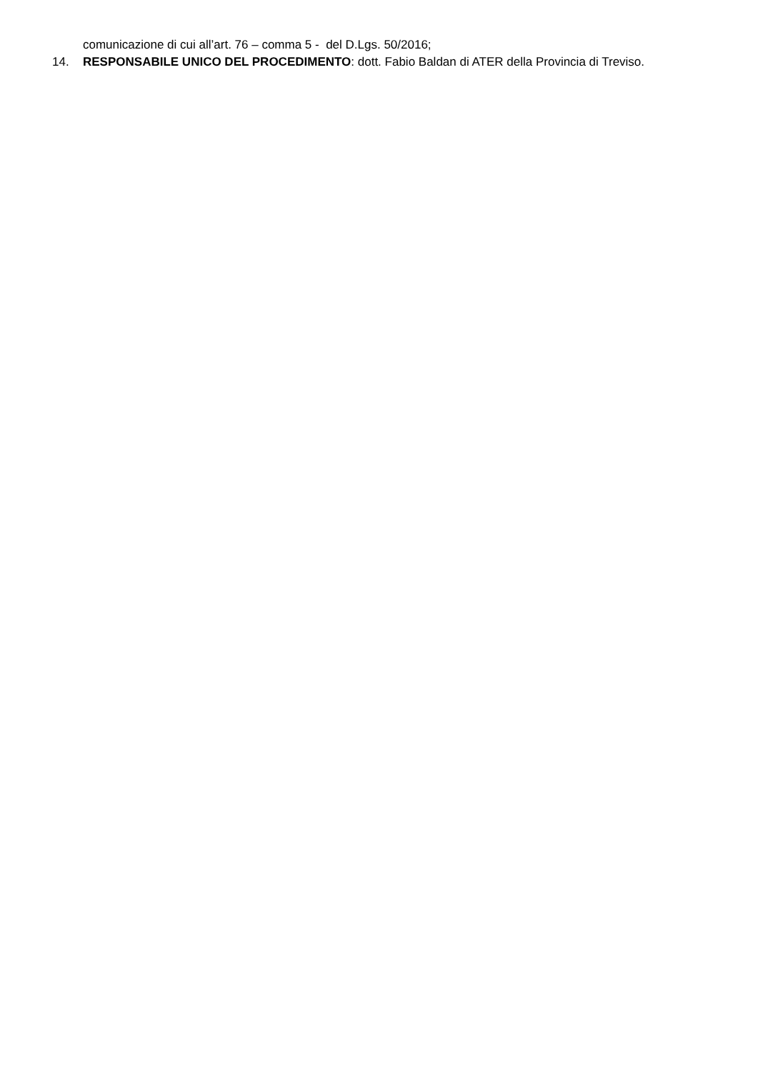comunicazione di cui all’art. 76 – comma 5 - del D.Lgs. 50/2016;
14. RESPONSABILE UNICO DEL PROCEDIMENTO: dott. Fabio Baldan di ATER della Provincia di Treviso.